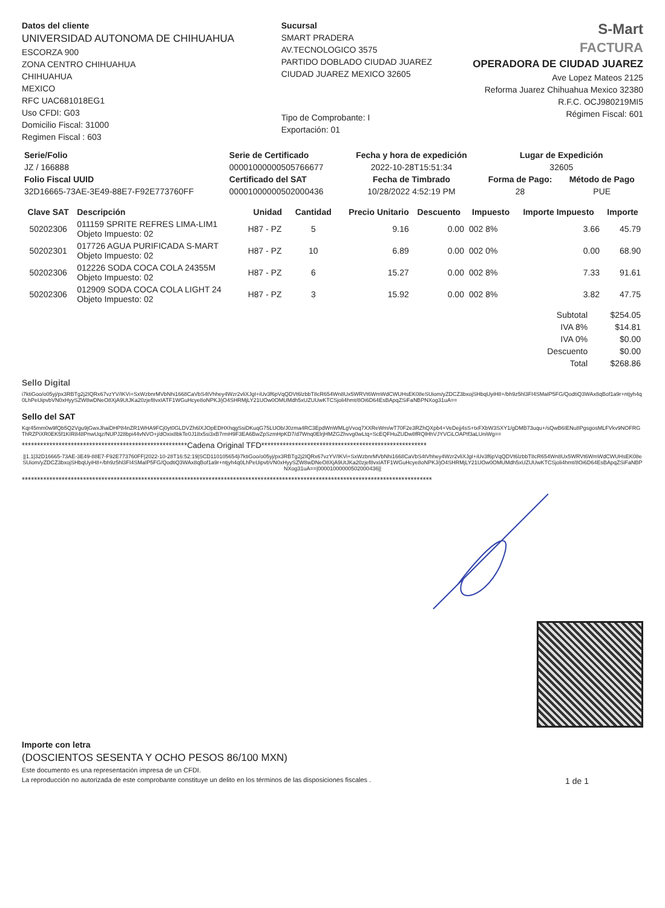Datos del cliente
UNIVERSIDAD AUTONOMA DE CHIHUAHUA
ESCORZA 900
ZONA CENTRO CHIHUAHUA
CHIHUAHUA
MEXICO
RFC UAC681018EG1
Uso CFDI: G03
Domicilio Fiscal: 31000
Regimen Fiscal : 603
Sucursal
SMART PRADERA
AV.TECNOLOGICO 3575
PARTIDO DOBLADO CIUDAD JUAREZ
CIUDAD JUAREZ MEXICO 32605
Tipo de Comprobante: I
Exportación: 01
S-Mart
FACTURA
OPERADORA DE CIUDAD JUAREZ
Ave Lopez Mateos 2125
Reforma Juarez Chihuahua Mexico 32380
R.F.C. OCJ980219MI5
Régimen Fiscal: 601
| Serie/Folio | Serie de Certificado | Fecha y hora de expedición | Lugar de Expedición | |
| --- | --- | --- | --- | --- |
| JZ / 166888 | 00001000000505766677 | 2022-10-28T15:51:34 | 32605 | |
| Folio Fiscal UUID | Certificado del SAT | Fecha de Timbrado | Forma de Pago: | Método de Pago |
| 32D16665-73AE-3E49-88E7-F92E773760FF | 00001000000502000436 | 10/28/2022 4:52:19 PM | 28 | PUE |
| Clave SAT | Descripción | Unidad | Cantidad | Precio Unitario | Descuento | Impuesto | Importe Impuesto | Importe |
| --- | --- | --- | --- | --- | --- | --- | --- | --- |
| 50202306 | 011159 SPRITE REFRES LIMA-LIM1 Objeto Impuesto: 02 | H87 - PZ | 5 | 9.16 | 0.00 | 002 8% | 3.66 | 45.79 |
| 50202301 | 017726 AGUA PURIFICADA S-MART Objeto Impuesto: 02 | H87 - PZ | 10 | 6.89 | 0.00 | 002 0% | 0.00 | 68.90 |
| 50202306 | 012226 SODA COCA COLA 24355M Objeto Impuesto: 02 | H87 - PZ | 6 | 15.27 | 0.00 | 002 8% | 7.33 | 91.61 |
| 50202306 | 012909 SODA COCA COLA LIGHT 24 Objeto Impuesto: 02 | H87 - PZ | 3 | 15.92 | 0.00 | 002 8% | 3.82 | 47.75 |
| Subtotal | $254.05 |
| IVA 8% | $14.81 |
| IVA 0% | $0.00 |
| Descuento | $0.00 |
| Total | $268.86 |
Sello Digital
i7ktiGoo/o05yj/px3RBTg2j2IQRx67vzYV/IKVi+SxWzbnrMVbNhi1668CaVbS4tVhhey4Wzr2vliXJgI+iUv3f6pVqQDVt6lzbbT8cR654Wn8Ux5WRVt6WmWdCWUHsEK08eSUiom/yZDCZ3bxojSHbqUyiH8+/bh9z5hl3FI4SMaIP5FG/QodtiQ3WAx8qBof1a9r+ntjyh4q0LhPeUipvbVN0xHyySZW8wDNeO8XjA9UtJKa20zjef8vxIATF1WGuHcye8oNPKJ/jO4SHRMjLY21UOw0OMUMdh5xUZUUwKTCSjoli4hmt/8Oi6D64EsBApqZSiFaNBPNXog31uA==
Sello del SAT
Kqr45mm0w9fQb5Q2Vgu9jGwxJhaiDHP84nZR1WHA9FCj0yt0GLDVZh6lXJOpEDHXhqgSsiDKuqG75LUOb/J0zma4RC3EpdWnWMLgVvoq7XXReWm/wT70F2e3RZhQXpb4+VeDejj4sS+txFXbW3SXY1/gDMB73uqu+/sQwB6IENu8PgsgosMLFVkv9NOFRGThRZPiXR0EK5f1KIR848PnwUqz/NUPJ28bpi44vNVO+j/dOxix8bkTe0J18x5si3xB7rmH9F3EA6BwZpSzmHpKD7/d7Wnq0ElrjHMZGZhvvg0wLtq+ScEQFHuZUDw8fRQlHhVJYVCiLOAPtf3aLUniWg==
******************************************************Cadena Original TFD******************************************************
||1.1|32D16665-73AE-3E49-88E7-F92E773760FF|2022-10-28T16:52:19|SCD110105654|i7ktiGoo/o05yj/px3RBTg2j2IQRx67vzYV/IKVi+SxWzbnrMVbNhi1668CaVbS4tVhhey4Wzr2vliXJgI+iUv3f6pVqQDVt6lzbbT8cR654Wn8Ux5WRVt6WmWdCWUHsEK08eSUiom/yZDCZ3bxojSHbqUyiH8+/bh9z5hl3FI4SMaIP5FG/QodtiQ3WAx8qBof1a9r+ntjyh4q0LhPeUipvbVN0xHyySZW8wDNeO8XjA9UtJKa20zjef8vxIATF1WGuHcye8oNPKJ/jO4SHRMjLY21UOw0OMUMdh5xUZUUwKTCSjoli4hmt/8Oi6D64EsBApqZSiFaNBPNXog31uA==|00001000000502000436||
**************************************************************************************************************************************
Importe con letra
(DOSCIENTOS SESENTA Y OCHO PESOS 86/100 MXN)
Este documento es una representación impresa de un CFDI.
La reproducción no autorizada de este comprobante constituye un delito en los términos de las disposiciones fiscales . 1 de 1